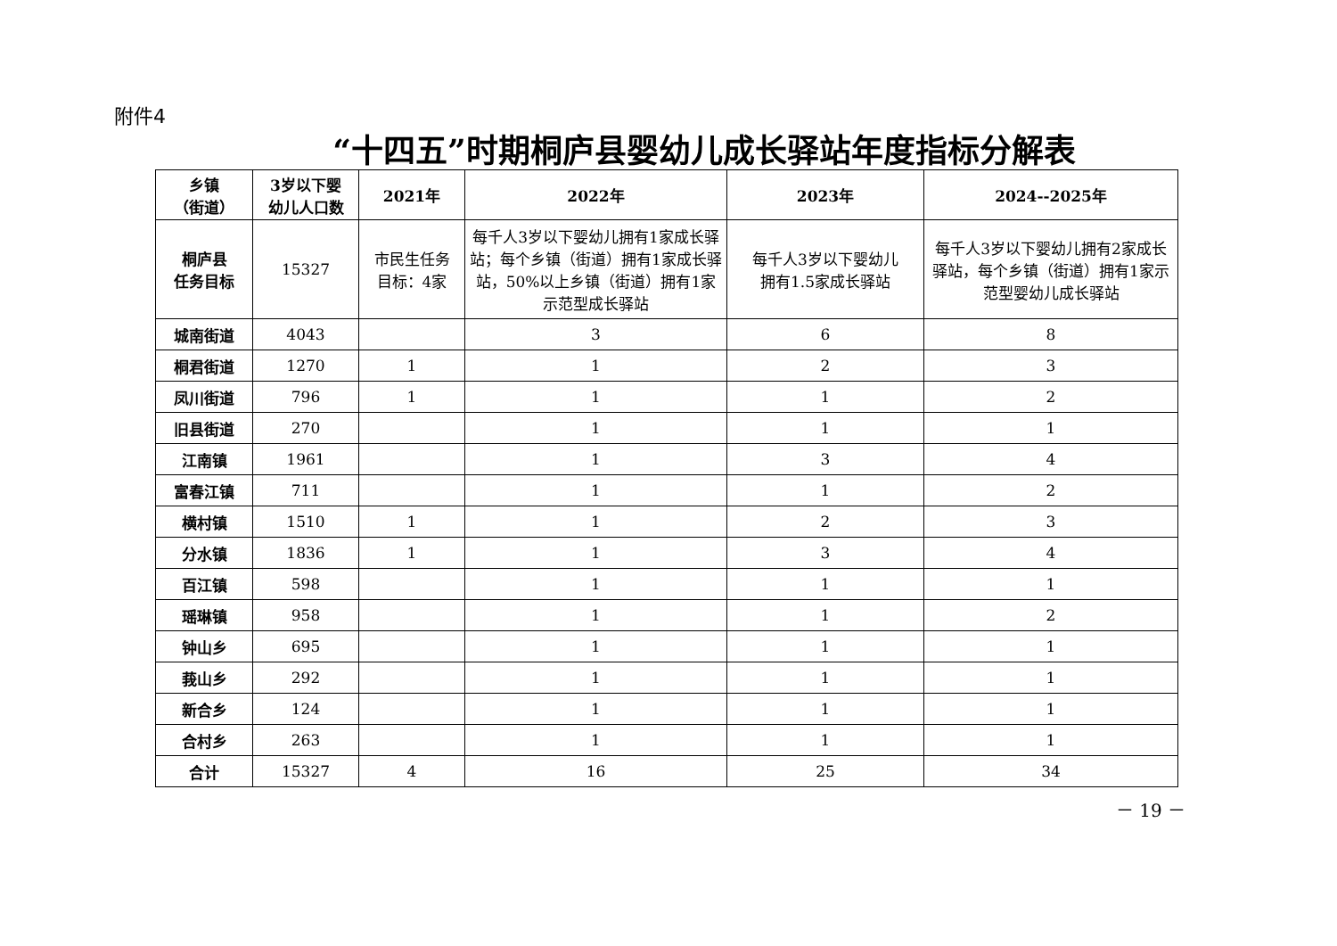附件4
“十四五”时期桐庐县婴幼儿成长驿站年度指标分解表
| 乡镇 （街道） | 3岁以下婴 幼儿人口数 | 2021年 | 2022年 | 2023年 | 2024--2025年 |
| --- | --- | --- | --- | --- | --- |
| 桐庐县 任务目标 | 15327 | 市民生任务 目标：4家 | 每千人3岁以下婴幼儿拥有1家成长驿站；每个乡镇（街道）拥有1家成长驿站，50%以上乡镇（街道）拥有1家示范型成长驿站 | 每千人3岁以下婴幼儿 拥有1.5家成长驿站 | 每千人3岁以下婴幼儿拥有2家成长驿站，每个乡镇（街道）拥有1家示范型婴幼儿成长驿站 |
| 城南街道 | 4043 | | 3 | 6 | 8 |
| 桐君街道 | 1270 | 1 | 1 | 2 | 3 |
| 凤川街道 | 796 | 1 | 1 | 1 | 2 |
| 旧县街道 | 270 | | 1 | 1 | 1 |
| 江南镇 | 1961 | | 1 | 3 | 4 |
| 富春江镇 | 711 | | 1 | 1 | 2 |
| 横村镇 | 1510 | 1 | 1 | 2 | 3 |
| 分水镇 | 1836 | 1 | 1 | 3 | 4 |
| 百江镇 | 598 | | 1 | 1 | 1 |
| 瑶琳镇 | 958 | | 1 | 1 | 2 |
| 钟山乡 | 695 | | 1 | 1 | 1 |
| 莪山乡 | 292 | | 1 | 1 | 1 |
| 新合乡 | 124 | | 1 | 1 | 1 |
| 合村乡 | 263 | | 1 | 1 | 1 |
| 合计 | 15327 | 4 | 16 | 25 | 34 |
－ 19 －